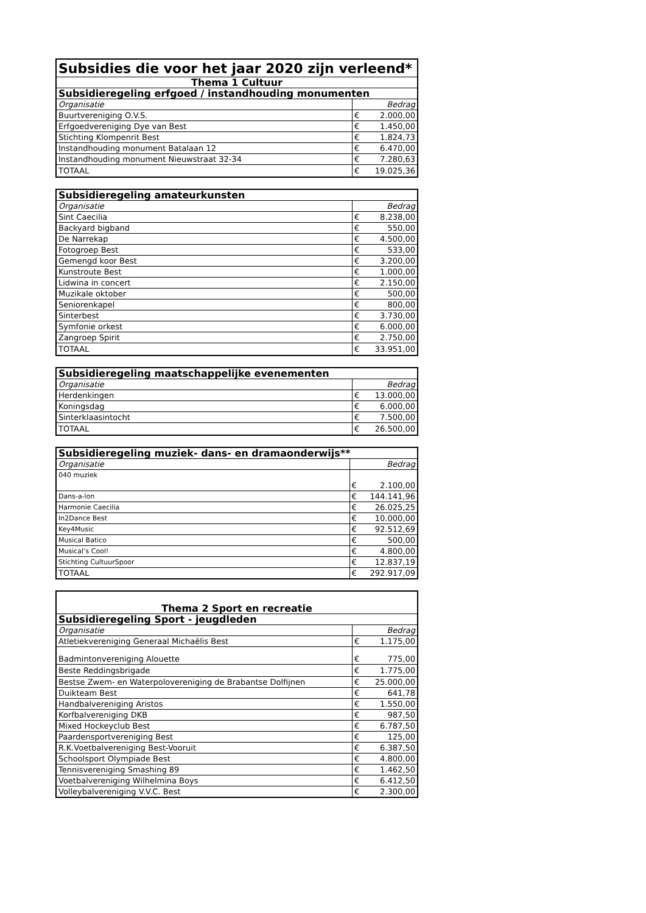| Subsidies die voor het jaar 2020 zijn verleend* | | |
| --- | --- | --- |
| Thema 1 Cultuur | | |
| Subsidieregeling erfgoed / instandhouding monumenten | | |
| Organisatie | Bedrag | |
| Buurtvereniging O.V.S. | € | 2.000,00 |
| Erfgoedvereniging Dye van Best | € | 1.450,00 |
| Stichting Klompenrit Best | € | 1.824,73 |
| Instandhouding monument Batalaan 12 | € | 6.470,00 |
| Instandhouding monument Nieuwstraat 32-34 | € | 7.280,63 |
| TOTAAL | € | 19.025,36 |
| Subsidieregeling amateurkunsten | | |
| --- | --- | --- |
| Organisatie | Bedrag | |
| Sint Caecilia | € | 8.238,00 |
| Backyard bigband | € | 550,00 |
| De Narrekap | € | 4.500,00 |
| Fotogroep Best | € | 533,00 |
| Gemengd koor Best | € | 3.200,00 |
| Kunstroute Best | € | 1.000,00 |
| Lidwina in concert | € | 2.150,00 |
| Muzikale oktober | € | 500,00 |
| Seniorenkapel | € | 800,00 |
| Sinterbest | € | 3.730,00 |
| Symfonie orkest | € | 6.000,00 |
| Zangroep Spirit | € | 2.750,00 |
| TOTAAL | € | 33.951,00 |
| Subsidieregeling maatschappelijke evenementen | | |
| --- | --- | --- |
| Organisatie | Bedrag | |
| Herdenkingen | € | 13.000,00 |
| Koningsdag | € | 6.000,00 |
| Sinterklaasintocht | € | 7.500,00 |
| TOTAAL | € | 26.500,00 |
| Subsidieregeling muziek- dans- en dramaonderwijs** | | |
| --- | --- | --- |
| Organisatie | Bedrag | |
| 040 muziek | € | 2.100,00 |
| Dans-a-lon | € | 144.141,96 |
| Harmonie Caecilia | € | 26.025,25 |
| In2Dance Best | € | 10.000,00 |
| Key4Music | € | 92.512,69 |
| Musical Batico | € | 500,00 |
| Musical’s Cool! | € | 4.800,00 |
| Stichting CultuurSpoor | € | 12.837,19 |
| TOTAAL | € | 292.917,09 |
| Thema 2 Sport en recreatie | | |
| --- | --- | --- |
| Subsidieregeling Sport - jeugdleden | | |
| Organisatie | Bedrag | |
| Atletiekvereniging Generaal Michaëlis Best | € | 1.175,00 |
| Badmintonvereniging Alouette | € | 775,00 |
| Beste Reddingsbrigade | € | 1.775,00 |
| Bestse Zwem- en Waterpolovereniging de Brabantse Dolfijnen | € | 25.000,00 |
| Duikteam Best | € | 641,78 |
| Handbalvereniging Aristos | € | 1.550,00 |
| Korfbalvereniging DKB | € | 987,50 |
| Mixed Hockeyclub Best | € | 6.787,50 |
| Paardensportvereniging Best | € | 125,00 |
| R.K.Voetbalvereniging Best-Vooruit | € | 6.387,50 |
| Schoolsport Olympiade Best | € | 4.800,00 |
| Tennisvereniging Smashing 89 | € | 1.462,50 |
| Voetbalvereniging Wilhelmina Boys | € | 6.412,50 |
| Volleybalvereniging V.V.C. Best | € | 2.300,00 |